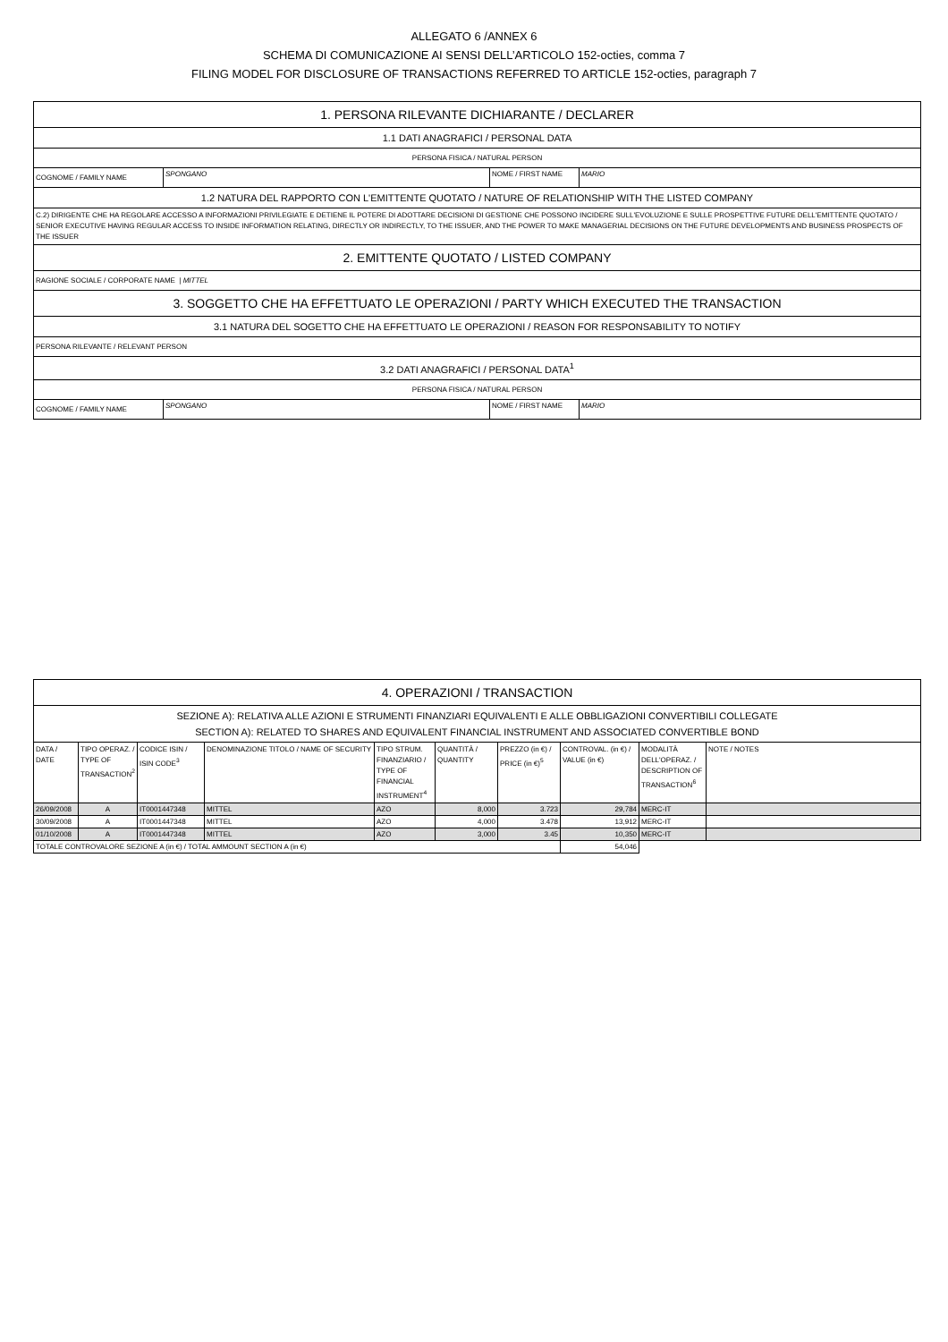ALLEGATO 6 /ANNEX 6
SCHEMA DI COMUNICAZIONE AI SENSI DELL’ARTICOLO 152-octies, comma 7
FILING MODEL FOR DISCLOSURE OF TRANSACTIONS REFERRED TO ARTICLE 152-octies, paragraph 7
| 1. PERSONA RILEVANTE DICHIARANTE / DECLARER | | | |
| 1.1 DATI ANAGRAFICI / PERSONAL DATA | | | |
| PERSONA FISICA / NATURAL PERSON | | | |
| COGNOME / FAMILY NAME | SPONGANO | NOME / FIRST NAME | MARIO |
| 1.2 NATURA DEL RAPPORTO CON L'EMITTENTE QUOTATO / NATURE OF RELATIONSHIP WITH THE LISTED COMPANY | | | |
| C.2) DIRIGENTE CHE HA REGOLARE ACCESSO A INFORMAZIONI PRIVILEGIATE E DETIENE IL POTERE DI ADOTTARE DECISIONI DI GESTIONE CHE POSSONO INCIDERE SULL'EVOLUZIONE E SULLE PROSPETTIVE FUTURE DELL'EMITTENTE QUOTATO / SENIOR EXECUTIVE HAVING REGULAR ACCESS TO INSIDE INFORMATION RELATING, DIRECTLY OR INDIRECTLY, TO THE ISSUER, AND THE POWER TO MAKE MANAGERIAL DECISIONS ON THE FUTURE DEVELOPMENTS AND BUSINESS PROSPECTS OF THE ISSUER | | | |
| 2. EMITTENTE QUOTATO / LISTED COMPANY | | | |
| RAGIONE SOCIALE / CORPORATE NAME / MITTEL | | | |
| 3. SOGGETTO CHE HA EFFETTUATO LE OPERAZIONI / PARTY WHICH EXECUTED THE TRANSACTION | | | |
| 3.1 NATURA DEL SOGETTO CHE HA EFFETTUATO LE OPERAZIONI / REASON FOR RESPONSABILITY TO NOTIFY | | | |
| PERSONA RILEVANTE / RELEVANT PERSON | | | |
| 3.2 DATI ANAGRAFICI / PERSONAL DATA<sup>1</sup> | | | |
| PERSONA FISICA / NATURAL PERSON | | | |
| COGNOME / FAMILY NAME | SPONGANO | NOME / FIRST NAME | MARIO |
| 4. OPERAZIONI / TRANSACTION | | | | | | | | | |
| SEZIONE A): RELATIVA ALLE AZIONI E STRUMENTI FINANZIARI EQUIVALENTI E ALLE OBBLIGAZIONI CONVERTIBILI COLLEGATE SECTION A): RELATED TO SHARES AND EQUIVALENT FINANCIAL INSTRUMENT AND ASSOCIATED CONVERTIBLE BOND | | | | | | | | | |
| DATA / DATE | TIPO OPERAZ. / TYPE OF TRANSACTION<sup>2</sup> | CODICE ISIN / ISIN CODE<sup>3</sup> | DENOMINAZIONE TITOLO / NAME OF SECURITY | TIPO STRUM. FINANZIARIO / TYPE OF FINANCIAL INSTRUMENT<sup>4</sup> | QUANTITÀ / QUANTITY | PREZZO (in €) / PRICE (in €)<sup>5</sup> | CONTROVAL. (in €) / VALUE (in €) | MODALITÀ DELL'OPERAZ. / DESCRIPTION OF TRANSACTION<sup>6</sup> | NOTE / NOTES |
| 26/09/2008 | A | IT0001447348 | MITTEL | AZO | 8,000 | 3.723 | 29,784 | MERC-IT | |
| 30/09/2008 | A | IT0001447348 | MITTEL | AZO | 4,000 | 3.478 | 13,912 | MERC-IT | |
| 01/10/2008 | A | IT0001447348 | MITTEL | AZO | 3,000 | 3.45 | 10,350 | MERC-IT | |
| TOTALE CONTROVALORE SEZIONE A (in €) / TOTAL AMMOUNT SECTION A (in €) | | | | | | | 54,046 | | |